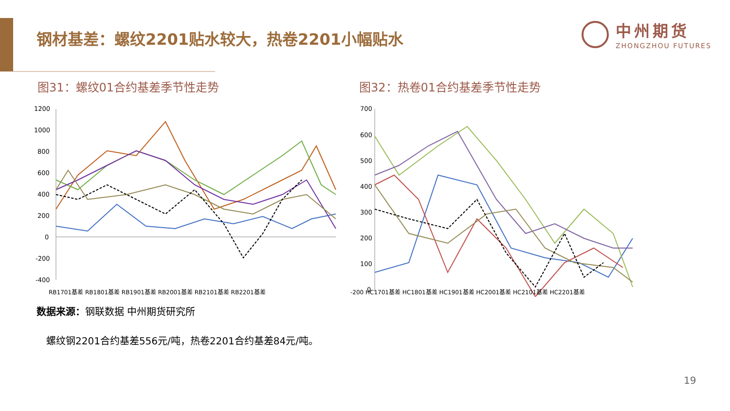钢材基差：螺纹2201贴水较大，热卷2201小幅贴水
中州期货
ZHONGZHOU FUTURES
图31：螺纹01合约基差季节性走势 图32：热卷01合约基差季节性走势
1200
1000
800
600
400
200
0
-200
-400
RB1701基差 RB1801基差 RB1901基差 RB2001基差 RB2101基差 RB2201基差
700
600
500
400
300
200
100
0
-200 HC1701基差 HC1801基差 HC1901基差 HC2001基差 HC2101基差 HC2201基差
数据来源：钢联数据 中州期货研究所
螺纹钢2201合约基差556元/吨，热卷2201合约基差84元/吨。
19